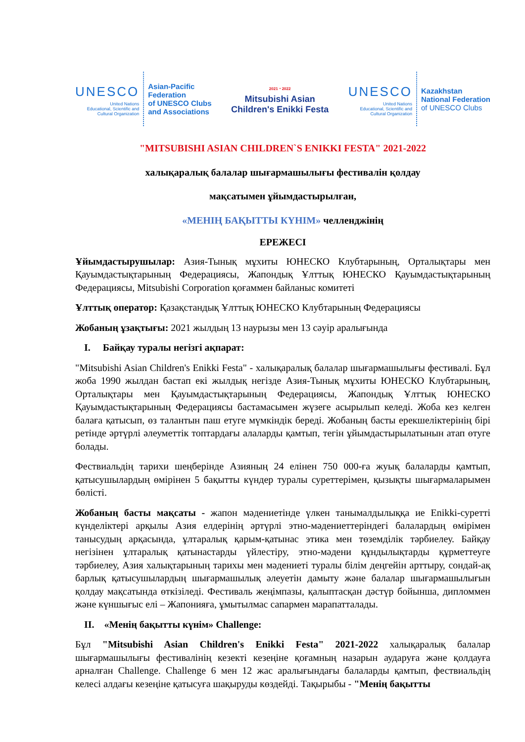UNESCO
United Nations
Educational, Scientific and
Cultural Organization
Asian-Pacific
Federation
of UNESCO Clubs
and Associations
2021・2022
Mitsubishi Asian
Children's Enikki Festa
UNESCO
United Nations
Educational, Scientific and
Cultural Organization
Kazakhstan
National Federation
of UNESCO Clubs
"MITSUBISHI ASIAN CHILDREN`S ENIKKI FESTA" 2021-2022
халықаралық балалар шығармашылығы фестивалін қолдау
мақсатымен ұйымдастырылған,
«МЕНІҢ БАҚЫТТЫ КҮНІМ» челленджінің
ЕРЕЖЕСІ
Ұйымдастырушылар: Азия-Тынық мұхиты ЮНЕСКО Клубтарының, Орталықтары мен Қауымдастықтарының Федерациясы, Жапондық Ұлттық ЮНЕСКО Қауымдастықтарының Федерациясы, Mitsubishi Corporation қоғаммен байланыс комитеті
Ұлттық оператор: Қазақстандық Ұлттық ЮНЕСКО Клубтарының Федерациясы
Жобаның ұзақтығы: 2021 жылдың 13 наурызы мен 13 сәуір аралығында
I. Байқау туралы негізгі ақпарат:
"Mitsubishi Asian Children's Enikki Festa" - халықаралық балалар шығармашылығы фестивалі. Бұл жоба 1990 жылдан бастап екі жылдық негізде Азия-Тынық мұхиты ЮНЕСКО Клубтарының, Орталықтары мен Қауымдастықтарының Федерациясы, Жапондық Ұлттық ЮНЕСКО Қауымдастықтарының Федерациясы бастамасымен жүзеге асырылып келеді. Жоба кез келген балаға қатысып, өз талантын паш етуге мүмкіндік береді. Жобаның басты ерекшеліктерінің бірі ретінде әртүрлі әлеуметтік топтардағы алаларды қамтып, тегін ұйымдастырылатынын атап өтуге болады.
Фествиальдің тарихи шеңберінде Азияның 24 елінен 750 000-ға жуық балаларды қамтып, қатысушылардың өмірінен 5 бақытты күндер туралы суреттерімен, қызықты шығармаларымен бөлісті.
Жобаның басты мақсаты - жапон мәдениетінде үлкен танымалдылыққа ие Enikki-суретті күнделіктері арқылы Азия елдерінің әртүрлі этно-мәдениеттеріндегі балалардың өмірімен танысудың арқасында, ұлтаралық қарым-қатынас этика мен төземділік тәрбиелеу. Байқау негізінен ұлтаралық қатынастарды үйлестіру, этно-мәдени құндылықтарды құрметтеуге тәрбиелеу, Азия халықтарының тарихы мен мәдениеті туралы білім деңгейін арттыру, сондай-ақ барлық қатысушылардың шығармашылық әлеуетін дамыту және балалар шығармашылығын қолдау мақсатында өткізіледі. Фестиваль жеңімпазы, қалыптасқан дәстүр бойынша, дипломмен және күншығыс елі – Жапонияға, ұмытылмас сапармен марапатталады.
II. «Менің бақытты күнім» Challenge:
Бұл "Mitsubishi Asian Children's Enikki Festa" 2021-2022 халықаралық балалар шығармашылығы фестивалінің кезекті кезеңіне қоғамның назарын аударуға және қолдауға арналған Challenge. Challenge 6 мен 12 жас аралығындағы балаларды қамтып, фествиальдің келесі алдағы кезеңіне қатысуға шақыруды көздейді. Тақырыбы - "Менің бақытты